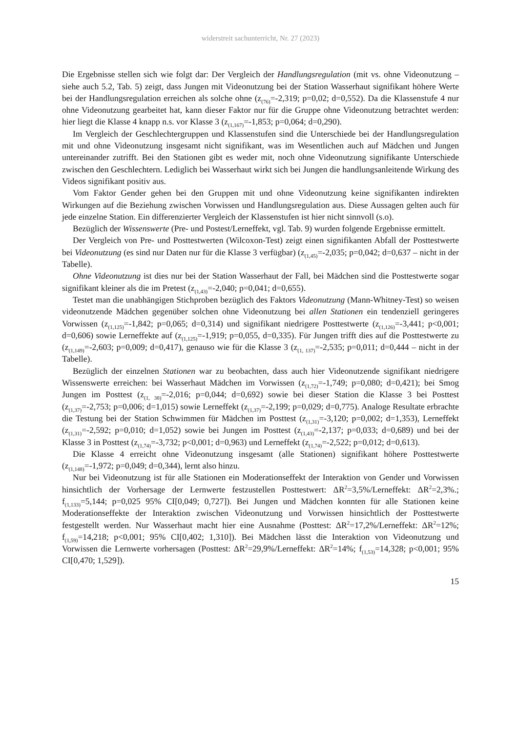widerstreit sachunterricht, Nr. 27 (2023)
Die Ergebnisse stellen sich wie folgt dar: Der Vergleich der Handlungsregulation (mit vs. ohne Videonutzung – siehe auch 5.2, Tab. 5) zeigt, dass Jungen mit Videonutzung bei der Station Wasserhaut signifikant höhere Werte bei der Handlungsregulation erreichen als solche ohne (z<sub>(76)</sub>=-2,319; p=0,02; d=0,552). Da die Klassenstufe 4 nur ohne Videonutzung gearbeitet hat, kann dieser Faktor nur für die Gruppe ohne Videonutzung betrachtet werden: hier liegt die Klasse 4 knapp n.s. vor Klasse 3 (z<sub>(1,167)</sub>=-1,853; p=0,064; d=0,290).
Im Vergleich der Geschlechtergruppen und Klassenstufen sind die Unterschiede bei der Handlungsregulation mit und ohne Videonutzung insgesamt nicht signifikant, was im Wesentlichen auch auf Mädchen und Jungen untereinander zutrifft. Bei den Stationen gibt es weder mit, noch ohne Videonutzung signifikante Unterschiede zwischen den Geschlechtern. Lediglich bei Wasserhaut wirkt sich bei Jungen die handlungsanleitende Wirkung des Videos signifikant positiv aus.
Vom Faktor Gender gehen bei den Gruppen mit und ohne Videonutzung keine signifikanten indirekten Wirkungen auf die Beziehung zwischen Vorwissen und Handlungsregulation aus. Diese Aussagen gelten auch für jede einzelne Station. Ein differenzierter Vergleich der Klassenstufen ist hier nicht sinnvoll (s.o).
Bezüglich der Wissenswerte (Pre- und Postest/Lerneffekt, vgl. Tab. 9) wurden folgende Ergebnisse ermittelt.
Der Vergleich von Pre- und Posttestwerten (Wilcoxon-Test) zeigt einen signifikanten Abfall der Posttestwerte bei Videonutzung (es sind nur Daten nur für die Klasse 3 verfügbar) (z<sub>(1,45)</sub>=-2,035; p=0,042; d=0,637 – nicht in der Tabelle).
Ohne Videonutzung ist dies nur bei der Station Wasserhaut der Fall, bei Mädchen sind die Posttestwerte sogar signifikant kleiner als die im Pretest (z<sub>(1,43)</sub>=-2,040; p=0,041; d=0,655).
Testet man die unabhängigen Stichproben bezüglich des Faktors Videonutzung (Mann-Whitney-Test) so weisen videonutzende Mädchen gegenüber solchen ohne Videonutzung bei allen Stationen ein tendenziell geringeres Vorwissen (z<sub>(1,125)</sub>=-1,842; p=0,065; d=0,314) und signifikant niedrigere Posttestwerte (z<sub>(1,126)</sub>=-3,441; p<0,001; d=0,606) sowie Lerneffekte auf (z<sub>(1,125)</sub>=-1,919; p=0,055, d=0,335). Für Jungen trifft dies auf die Posttestwerte zu (z<sub>(1,149)</sub>=-2,603; p=0,009; d=0,417), genauso wie für die Klasse 3 (z<sub>(1, 137)</sub>=-2,535; p=0,011; d=0,444 – nicht in der Tabelle).
Bezüglich der einzelnen Stationen war zu beobachten, dass auch hier Videonutzende signifikant niedrigere Wissenswerte erreichen: bei Wasserhaut Mädchen im Vorwissen (z<sub>(1,72)</sub>=-1,749; p=0,080; d=0,421); bei Smog Jungen im Posttest (z<sub>(1, 38)</sub>=-2,016; p=0,044; d=0,692) sowie bei dieser Station die Klasse 3 bei Posttest (z<sub>(1,37)</sub>=-2,753; p=0,006; d=1,015) sowie Lerneffekt (z<sub>(1,37)</sub>=-2,199; p=0,029; d=0,775). Analoge Resultate erbrachte die Testung bei der Station Schwimmen für Mädchen im Posttest (z<sub>(1,31)</sub>=-3,120; p=0,002; d=1,353), Lerneffekt (z<sub>(1,31)</sub>=-2,592; p=0,010; d=1,052) sowie bei Jungen im Posttest (z<sub>(1,43)</sub>=-2,137; p=0,033; d=0,689) und bei der Klasse 3 in Posttest (z<sub>(1,74)</sub>=-3,732; p<0,001; d=0,963) und Lerneffekt (z<sub>(1,74)</sub>=-2,522; p=0,012; d=0,613).
Die Klasse 4 erreicht ohne Videonutzung insgesamt (alle Stationen) signifikant höhere Posttestwerte (z<sub>(1,148)</sub>=-1,972; p=0,049; d=0,344), lernt also hinzu.
Nur bei Videonutzung ist für alle Stationen ein Moderationseffekt der Interaktion von Gender und Vorwissen hinsichtlich der Vorhersage der Lernwerte festzustellen Posttestwert: ΔR<sup>2</sup>=3,5%/Lerneffekt: ΔR<sup>2</sup>=2,3%.; f<sub>(1,133)</sub>=5,144; p=0,025 95% CI[0,049; 0,727]). Bei Jungen und Mädchen konnten für alle Stationen keine Moderationseffekte der Interaktion zwischen Videonutzung und Vorwissen hinsichtlich der Posttestwerte festgestellt werden. Nur Wasserhaut macht hier eine Ausnahme (Posttest: ΔR<sup>2</sup>=17,2%/Lerneffekt: ΔR<sup>2</sup>=12%; f<sub>(1,59)</sub>=14,218; p<0,001; 95% CI[0,402; 1,310]). Bei Mädchen lässt die Interaktion von Videonutzung und Vorwissen die Lernwerte vorhersagen (Posttest: ΔR<sup>2</sup>=29,9%/Lerneffekt: ΔR<sup>2</sup>=14%; f<sub>(1,53)</sub>=14,328; p<0,001; 95% CI[0,470; 1,529]).
15